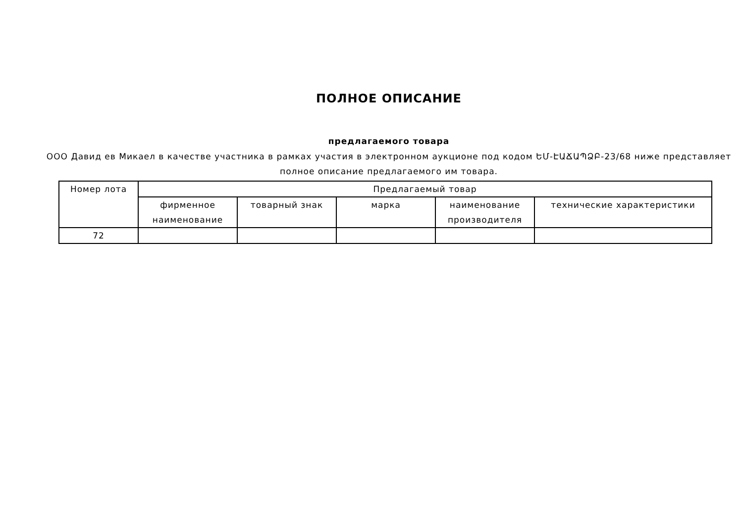ПОЛНОЕ ОПИСАНИЕ
предлагаемого товара
ООО Давид ев Микаел в качестве участника в рамках участия в электронном аукционе под кодом ԵՄ-ԷԱՃԱՊՁԲ-23/68 ниже представляет полное описание предлагаемого им товара.
| Номер лота | Предлагаемый товар | | | | |
| --- | --- | --- | --- | --- | --- |
| | фирменное наименование | товарный знак | марка | наименование производителя | технические характеристики |
| 72 | | | | | |